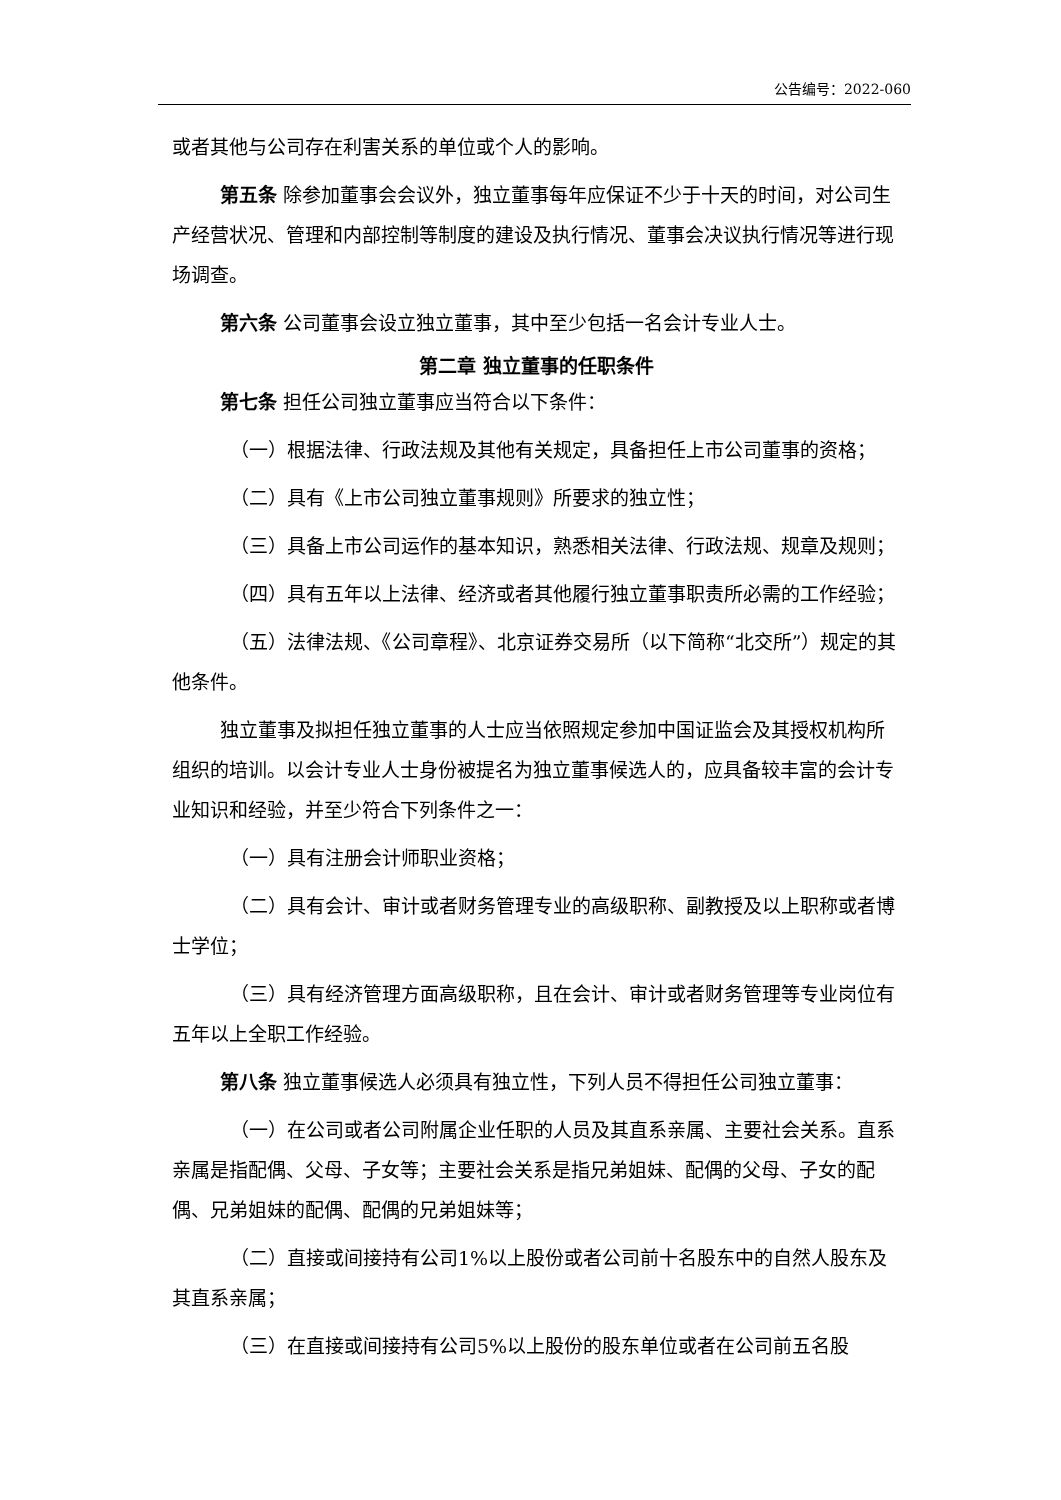公告编号：2022-060
或者其他与公司存在利害关系的单位或个人的影响。
第五条 除参加董事会会议外，独立董事每年应保证不少于十天的时间，对公司生产经营状况、管理和内部控制等制度的建设及执行情况、董事会决议执行情况等进行现场调查。
第六条 公司董事会设立独立董事，其中至少包括一名会计专业人士。
第二章 独立董事的任职条件
第七条 担任公司独立董事应当符合以下条件：
（一）根据法律、行政法规及其他有关规定，具备担任上市公司董事的资格；
（二）具有《上市公司独立董事规则》所要求的独立性；
（三）具备上市公司运作的基本知识，熟悉相关法律、行政法规、规章及规则；
（四）具有五年以上法律、经济或者其他履行独立董事职责所必需的工作经验；
（五）法律法规、《公司章程》、北京证券交易所（以下简称“北交所”）规定的其他条件。
独立董事及拟担任独立董事的人士应当依照规定参加中国证监会及其授权机构所组织的培训。以会计专业人士身份被提名为独立董事候选人的，应具备较丰富的会计专业知识和经验，并至少符合下列条件之一：
（一）具有注册会计师职业资格；
（二）具有会计、审计或者财务管理专业的高级职称、副教授及以上职称或者博士学位；
（三）具有经济管理方面高级职称，且在会计、审计或者财务管理等专业岗位有五年以上全职工作经验。
第八条 独立董事候选人必须具有独立性，下列人员不得担任公司独立董事：
（一）在公司或者公司附属企业任职的人员及其直系亲属、主要社会关系。直系亲属是指配偶、父母、子女等；主要社会关系是指兄弟姐妹、配偶的父母、子女的配偶、兄弟姐妹的配偶、配偶的兄弟姐妹等；
（二）直接或间接持有公司1%以上股份或者公司前十名股东中的自然人股东及其直系亲属；
（三）在直接或间接持有公司5%以上股份的股东单位或者在公司前五名股